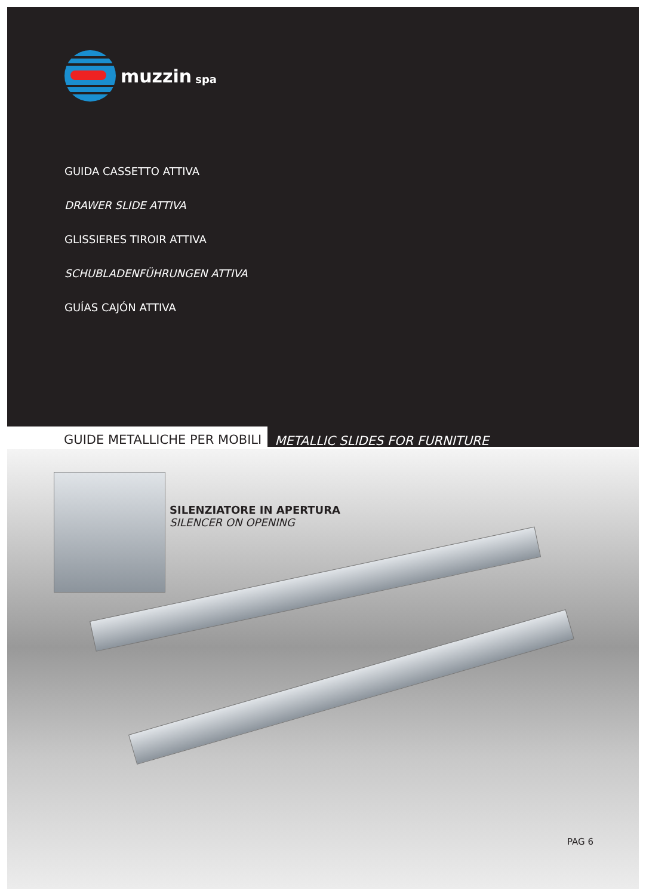muzzin spa
GUIDA CASSETTO ATTIVA
DRAWER SLIDE ATTIVA
GLISSIERES TIROIR ATTIVA
SCHUBLADENFÜHRUNGEN ATTIVA
GUÍAS CAJÓN ATTIVA
GUIDE METALLICHE PER MOBILI METALLIC SLIDES FOR FURNITURE
SILENZIATORE IN APERTURA
SILENCER ON OPENING
PAG 6